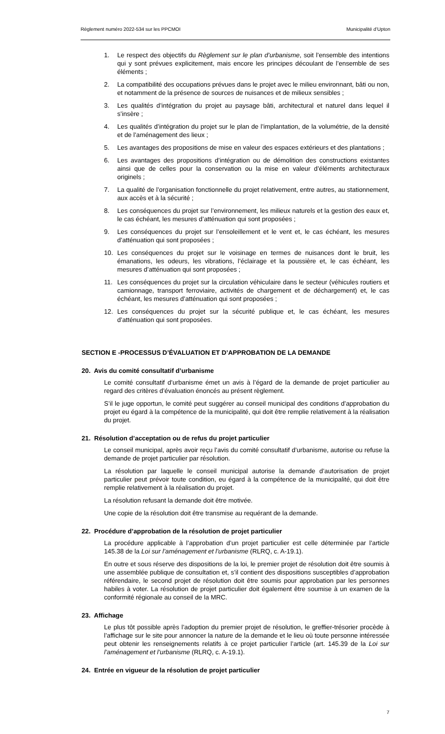Règlement numéro 2022-534 sur les PPCMOI Municipalité d’Upton
1. Le respect des objectifs du Règlement sur le plan d’urbanisme, soit l’ensemble des intentions qui y sont prévues explicitement, mais encore les principes découlant de l’ensemble de ses éléments ;
2. La compatibilité des occupations prévues dans le projet avec le milieu environnant, bâti ou non, et notamment de la présence de sources de nuisances et de milieux sensibles ;
3. Les qualités d’intégration du projet au paysage bâti, architectural et naturel dans lequel il s’insère ;
4. Les qualités d’intégration du projet sur le plan de l’implantation, de la volumétrie, de la densité et de l’aménagement des lieux ;
5. Les avantages des propositions de mise en valeur des espaces extérieurs et des plantations ;
6. Les avantages des propositions d’intégration ou de démolition des constructions existantes ainsi que de celles pour la conservation ou la mise en valeur d’éléments architecturaux originels ;
7. La qualité de l’organisation fonctionnelle du projet relativement, entre autres, au stationnement, aux accès et à la sécurité ;
8. Les conséquences du projet sur l’environnement, les milieux naturels et la gestion des eaux et, le cas échéant, les mesures d’atténuation qui sont proposées ;
9. Les conséquences du projet sur l’ensoleillement et le vent et, le cas échéant, les mesures d’atténuation qui sont proposées ;
10. Les conséquences du projet sur le voisinage en termes de nuisances dont le bruit, les émanations, les odeurs, les vibrations, l’éclairage et la poussière et, le cas échéant, les mesures d’atténuation qui sont proposées ;
11. Les conséquences du projet sur la circulation véhiculaire dans le secteur (véhicules routiers et camionnage, transport ferroviaire, activités de chargement et de déchargement) et, le cas échéant, les mesures d’atténuation qui sont proposées ;
12. Les conséquences du projet sur la sécurité publique et, le cas échéant, les mesures d’atténuation qui sont proposées.
SECTION E -PROCESSUS D’ÉVALUATION ET D’APPROBATION DE LA DEMANDE
20. Avis du comité consultatif d’urbanisme
Le comité consultatif d’urbanisme émet un avis à l’égard de la demande de projet particulier au regard des critères d’évaluation énoncés au présent règlement.
S’il le juge opportun, le comité peut suggérer au conseil municipal des conditions d’approbation du projet eu égard à la compétence de la municipalité, qui doit être remplie relativement à la réalisation du projet.
21. Résolution d’acceptation ou de refus du projet particulier
Le conseil municipal, après avoir reçu l’avis du comité consultatif d’urbanisme, autorise ou refuse la demande de projet particulier par résolution.
La résolution par laquelle le conseil municipal autorise la demande d’autorisation de projet particulier peut prévoir toute condition, eu égard à la compétence de la municipalité, qui doit être remplie relativement à la réalisation du projet.
La résolution refusant la demande doit être motivée.
Une copie de la résolution doit être transmise au requérant de la demande.
22. Procédure d’approbation de la résolution de projet particulier
La procédure applicable à l’approbation d’un projet particulier est celle déterminée par l’article 145.38 de la Loi sur l’aménagement et l’urbanisme (RLRQ, c. A-19.1).
En outre et sous réserve des dispositions de la loi, le premier projet de résolution doit être soumis à une assemblée publique de consultation et, s’il contient des dispositions susceptibles d’approbation référendaire, le second projet de résolution doit être soumis pour approbation par les personnes habiles à voter. La résolution de projet particulier doit également être soumise à un examen de la conformité régionale au conseil de la MRC.
23. Affichage
Le plus tôt possible après l’adoption du premier projet de résolution, le greffier-trésorier procède à l’affichage sur le site pour annoncer la nature de la demande et le lieu où toute personne intéressée peut obtenir les renseignements relatifs à ce projet particulier l’article (art. 145.39 de la Loi sur l’aménagement et l’urbanisme (RLRQ, c. A-19.1).
24. Entrée en vigueur de la résolution de projet particulier
7